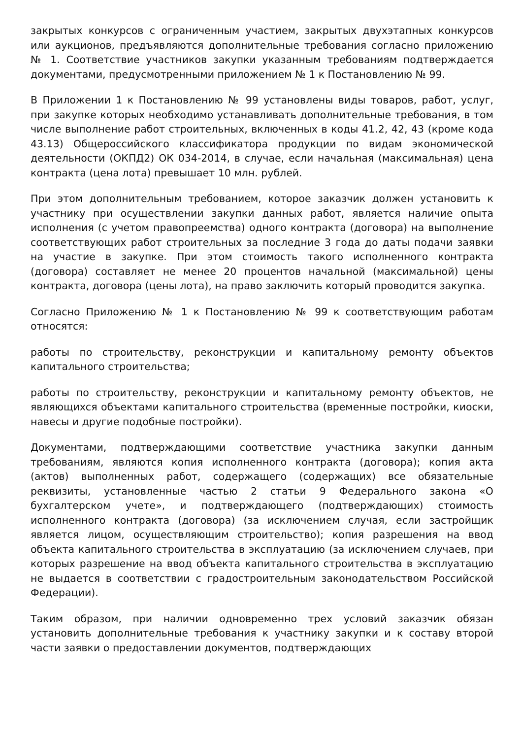закрытых конкурсов с ограниченным участием, закрытых двухэтапных конкурсов или аукционов, предъявляются дополнительные требования согласно приложению № 1. Соответствие участников закупки указанным требованиям подтверждается документами, предусмотренными приложением № 1 к Постановлению № 99.
В Приложении 1 к Постановлению № 99 установлены виды товаров, работ, услуг, при закупке которых необходимо устанавливать дополнительные требования, в том числе выполнение работ строительных, включенных в коды 41.2, 42, 43 (кроме кода 43.13) Общероссийского классификатора продукции по видам экономической деятельности (ОКПД2) ОК 034-2014, в случае, если начальная (максимальная) цена контракта (цена лота) превышает 10 млн. рублей.
При этом дополнительным требованием, которое заказчик должен установить к участнику при осуществлении закупки данных работ, является наличие опыта исполнения (с учетом правопреемства) одного контракта (договора) на выполнение соответствующих работ строительных за последние 3 года до даты подачи заявки на участие в закупке. При этом стоимость такого исполненного контракта (договора) составляет не менее 20 процентов начальной (максимальной) цены контракта, договора (цены лота), на право заключить который проводится закупка.
Согласно Приложению № 1 к Постановлению № 99 к соответствующим работам относятся:
работы по строительству, реконструкции и капитальному ремонту объектов капитального строительства;
работы по строительству, реконструкции и капитальному ремонту объектов, не являющихся объектами капитального строительства (временные постройки, киоски, навесы и другие подобные постройки).
Документами, подтверждающими соответствие участника закупки данным требованиям, являются копия исполненного контракта (договора); копия акта (актов) выполненных работ, содержащего (содержащих) все обязательные реквизиты, установленные частью 2 статьи 9 Федерального закона «О бухгалтерском учете», и подтверждающего (подтверждающих) стоимость исполненного контракта (договора) (за исключением случая, если застройщик является лицом, осуществляющим строительство); копия разрешения на ввод объекта капитального строительства в эксплуатацию (за исключением случаев, при которых разрешение на ввод объекта капитального строительства в эксплуатацию не выдается в соответствии с градостроительным законодательством Российской Федерации).
Таким образом, при наличии одновременно трех условий заказчик обязан установить дополнительные требования к участнику закупки и к составу второй части заявки о предоставлении документов, подтверждающих